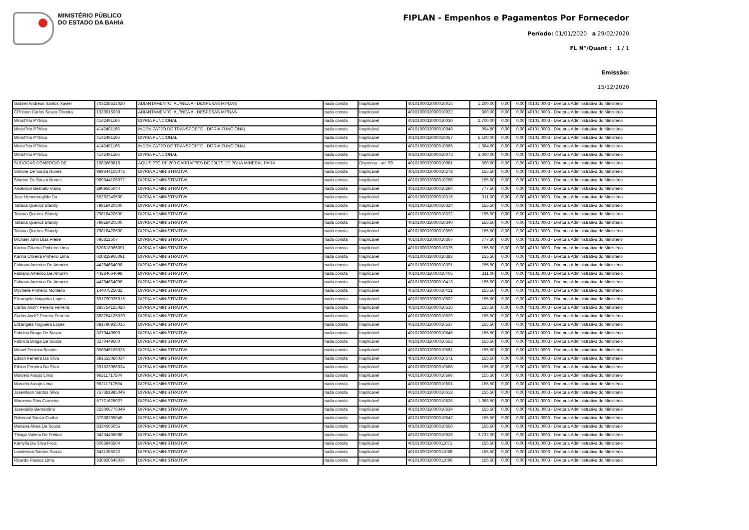MINISTÉRIO PÚBLICO
DO ESTADO DA BAHIA
FIPLAN - Empenhos e Pagamentos Por Fornecedor
Período: 01/01/2020 a 29/02/2020
FL N°/Quant : 1 / 1
Emissão:
15/12/2020
| Gabriel Andreus Santos Xavier | 703238522020 | ADIANTAMENTO: AL?NEA A - DESPESAS MI?DAS | nada consta | Inaplicável | 4010100032000010014 | 1.200,00 | 0,00 | 0,00 | 40101.0003 - Diretoria Administrativa do Ministério |
| Cl?riston Carlos Souza Oliveira | 1330915038 | ADIANTAMENTO: AL?NEA A - DESPESAS MI?DAS | nada consta | Inaplicável | 4010100032000010022 | 800,00 | 0,00 | 0,00 | 40101.0003 - Diretoria Administrativa do Ministério |
| Minist?rio P?blico | 4142491166 | DI?RIA FUNCIONAL | nada consta | Inaplicável | 4010100032000010030 | 2.700,00 | 0,00 | 0,00 | 40101.0003 - Diretoria Administrativa do Ministério |
| Minist?rio P?blico | 4142491166 | INDENIZA??O DE TRANSPORTE - DI?RIA FUNCIONAL | nada consta | Inaplicável | 4010100032000010049 | 954,80 | 0,00 | 0,00 | 40101.0003 - Diretoria Administrativa do Ministério |
| Minist?rio P?blico | 4142491166 | DI?RIA FUNCIONAL | nada consta | Inaplicável | 4010100032000010057 | 5.100,00 | 0,00 | 0,00 | 40101.0003 - Diretoria Administrativa do Ministério |
| Minist?rio P?blico | 4142491166 | INDENIZA??O DE TRANSPORTE - DI?RIA FUNCIONAL | nada consta | Inaplicável | 4010100032000010065 | 1.384,60 | 0,00 | 0,00 | 40101.0003 - Diretoria Administrativa do Ministério |
| Minist?rio P?blico | 4142491166 | DI?RIA FUNCIONAL | nada consta | Inaplicável | 4010100032000010073 | 3.000,00 | 0,00 | 0,00 | 40101.0003 - Diretoria Administrativa do Ministério |
| SUDOGAS COMERCIO DE | 1083668816 | AQUISI??O DE 200 GARRAF?ES DE 20LTS DE ?GUA MINERAL PARA | nada consta | Dispensa - art. 59 | 4010100032000010081 | 500,00 | 0,00 | 0,00 | 40101.0003 - Diretoria Administrativa do Ministério |
| Simone De Souza Nunes | 989644105072 | DI?RIA ADMINISTRATIVA | nada consta | Inaplicável | 4010100032000010278 | 155,50 | 0,00 | 0,00 | 40101.0003 - Diretoria Administrativa do Ministério |
| Simone De Souza Nunes | 989644105072 | DI?RIA ADMINISTRATIVA | nada consta | Inaplicável | 4010100032000010286 | 155,50 | 0,00 | 0,00 | 40101.0003 - Diretoria Administrativa do Ministério |
| Anderson Belinato Viana | 2909565044 | DI?RIA ADMINISTRATIVA | nada consta | Inaplicável | 4010100032000010294 | 777,50 | 0,00 | 0,00 | 40101.0003 - Diretoria Administrativa do Ministério |
| Jose Hermenegildo Do | 59262249500 | DI?RIA ADMINISTRATIVA | nada consta | Inaplicável | 4010100032000010316 | 311,00 | 0,00 | 0,00 | 40101.0003 - Diretoria Administrativa do Ministério |
| Tatiana Queiroz Blandy | 79818420500 | DI?RIA ADMINISTRATIVA | nada consta | Inaplicável | 4010100032000010324 | 155,50 | 0,00 | 0,00 | 40101.0003 - Diretoria Administrativa do Ministério |
| Tatiana Queiroz Blandy | 79818420500 | DI?RIA ADMINISTRATIVA | nada consta | Inaplicável | 4010100032000010332 | 155,50 | 0,00 | 0,00 | 40101.0003 - Diretoria Administrativa do Ministério |
| Tatiana Queiroz Blandy | 79818420500 | DI?RIA ADMINISTRATIVA | nada consta | Inaplicável | 4010100032000010340 | 155,50 | 0,00 | 0,00 | 40101.0003 - Diretoria Administrativa do Ministério |
| Tatiana Queiroz Blandy | 79818420500 | DI?RIA ADMINISTRATIVA | nada consta | Inaplicável | 4010100032000010359 | 155,50 | 0,00 | 0,00 | 40101.0003 - Diretoria Administrativa do Ministério |
| Michael John Dias Freire | 795812507 | DI?RIA ADMINISTRATIVA | nada consta | Inaplicável | 4010100032000010367 | 777,50 | 0,00 | 0,00 | 40101.0003 - Diretoria Administrativa do Ministério |
| Karina Oliveira Pinheiro Lima | 620818965091 | DI?RIA ADMINISTRATIVA | nada consta | Inaplicável | 4010100032000010375 | 155,50 | 0,00 | 0,00 | 40101.0003 - Diretoria Administrativa do Ministério |
| Karina Oliveira Pinheiro Lima | 620818965091 | DI?RIA ADMINISTRATIVA | nada consta | Inaplicável | 4010100032000010383 | 155,50 | 0,00 | 0,00 | 40101.0003 - Diretoria Administrativa do Ministério |
| Fabiano Americo De Amorim | 44284664098 | DI?RIA ADMINISTRATIVA | nada consta | Inaplicável | 4010100032000010391 | 155,50 | 0,00 | 0,00 | 40101.0003 - Diretoria Administrativa do Ministério |
| Fabiano Americo De Amorim | 44284664098 | DI?RIA ADMINISTRATIVA | nada consta | Inaplicável | 4010100032000010405 | 311,00 | 0,00 | 0,00 | 40101.0003 - Diretoria Administrativa do Ministério |
| Fabiano Americo De Amorim | 44284664098 | DI?RIA ADMINISTRATIVA | nada consta | Inaplicável | 4010100032000010413 | 155,50 | 0,00 | 0,00 | 40101.0003 - Diretoria Administrativa do Ministério |
| Mychelle Pinheiro Monteiro | 14407525032 | DI?RIA ADMINISTRATIVA | nada consta | Inaplicável | 4010100032000010421 | 155,50 | 0,00 | 0,00 | 40101.0003 - Diretoria Administrativa do Ministério |
| Elizangela Nogueira Lopes | 691790935015 | DI?RIA ADMINISTRATIVA | nada consta | Inaplicável | 4010100032000010502 | 155,50 | 0,00 | 0,00 | 40101.0003 - Diretoria Administrativa do Ministério |
| Carlos Andr? Pereira Ferreira | 883754125020 | DI?RIA ADMINISTRATIVA | nada consta | Inaplicável | 4010100032000010510 | 155,50 | 0,00 | 0,00 | 40101.0003 - Diretoria Administrativa do Ministério |
| Carlos Andr? Pereira Ferreira | 883754125020 | DI?RIA ADMINISTRATIVA | nada consta | Inaplicável | 4010100032000010529 | 155,50 | 0,00 | 0,00 | 40101.0003 - Diretoria Administrativa do Ministério |
| Elizangela Nogueira Lopes | 691790935015 | DI?RIA ADMINISTRATIVA | nada consta | Inaplicável | 4010100032000010537 | 155,50 | 0,00 | 0,00 | 40101.0003 - Diretoria Administrativa do Ministério |
| Fabricia Braga De Souza | 3270449500 | DI?RIA ADMINISTRATIVA | nada consta | Inaplicável | 4010100032000010545 | 155,50 | 0,00 | 0,00 | 40101.0003 - Diretoria Administrativa do Ministério |
| Fabricia Braga De Souza | 3270449500 | DI?RIA ADMINISTRATIVA | nada consta | Inaplicável | 4010100032000010553 | 155,50 | 0,00 | 0,00 | 40101.0003 - Diretoria Administrativa do Ministério |
| Micael Ferreira Bastos | 958045105025 | DI?RIA ADMINISTRATIVA | nada consta | Inaplicável | 4010100032000010561 | 155,50 | 0,00 | 0,00 | 40101.0003 - Diretoria Administrativa do Ministério |
| Edson Ferreira Da Silva | 391523086034 | DI?RIA ADMINISTRATIVA | nada consta | Inaplicável | 4010100032000010571 | 155,50 | 0,00 | 0,00 | 40101.0003 - Diretoria Administrativa do Ministério |
| Edson Ferreira Da Silva | 391523086034 | DI?RIA ADMINISTRATIVA | nada consta | Inaplicável | 4010100032000010588 | 155,50 | 0,00 | 0,00 | 40101.0003 - Diretoria Administrativa do Ministério |
| Marcelo Araujo Lima | 96211717504 | DI?RIA ADMINISTRATIVA | nada consta | Inaplicável | 4010100032000010596 | 155,50 | 0,00 | 0,00 | 40101.0003 - Diretoria Administrativa do Ministério |
| Marcelo Araujo Lima | 96211717504 | DI?RIA ADMINISTRATIVA | nada consta | Inaplicável | 4010100032000010601 | 155,50 | 0,00 | 0,00 | 40101.0003 - Diretoria Administrativa do Ministério |
| Josenilson Santos Silva | 757381985049 | DI?RIA ADMINISTRATIVA | nada consta | Inaplicável | 4010100032000010618 | 155,50 | 0,00 | 0,00 | 40101.0003 - Diretoria Administrativa do Ministério |
| Wanessa Rios Carneiro | 57721625027 | DI?RIA ADMINISTRATIVA | nada consta | Inaplicável | 4010100032000010626 | 1.088,50 | 0,00 | 0,00 | 40101.0003 - Diretoria Administrativa do Ministério |
| Josevaldo Bernardino | 623066775049 | DI?RIA ADMINISTRATIVA | nada consta | Inaplicável | 4010100032000010634 | 155,50 | 0,00 | 0,00 | 40101.0003 - Diretoria Administrativa do Ministério |
| Roberval Souza Cunha | 37938295045 | DI?RIA ADMINISTRATIVA | nada consta | Inaplicável | 4010100032000010642 | 155,50 | 0,00 | 0,00 | 40101.0003 - Diretoria Administrativa do Ministério |
| Mariana Alves De Souza | 8334565055 | DI?RIA ADMINISTRATIVA | nada consta | Inaplicável | 4010100032000010650 | 155,50 | 0,00 | 0,00 | 40101.0003 - Diretoria Administrativa do Ministério |
| Thiago Valerio De Freitas | 34234435088 | DI?RIA ADMINISTRATIVA | nada consta | Inaplicável | 4010100032000010928 | 3.732,00 | 0,00 | 0,00 | 40101.0003 - Diretoria Administrativa do Ministério |
| Kamylla Da Silva Frois | 6056846504 | DI?RIA ADMINISTRATIVA | nada consta | Inaplicável | 4010100032000011071 | 155,50 | 0,00 | 0,00 | 40101.0003 - Diretoria Administrativa do Ministério |
| Landerson Santos Souza | 8431355022 | DI?RIA ADMINISTRATIVA | nada consta | Inaplicável | 4010100032000011088 | 155,50 | 0,00 | 0,00 | 40101.0003 - Diretoria Administrativa do Ministério |
| Ricardo Passos Lima | 830920645034 | DI?RIA ADMINISTRATIVA | nada consta | Inaplicável | 4010100032000011096 | 155,50 | 0,00 | 0,00 | 40101.0003 - Diretoria Administrativa do Ministério |